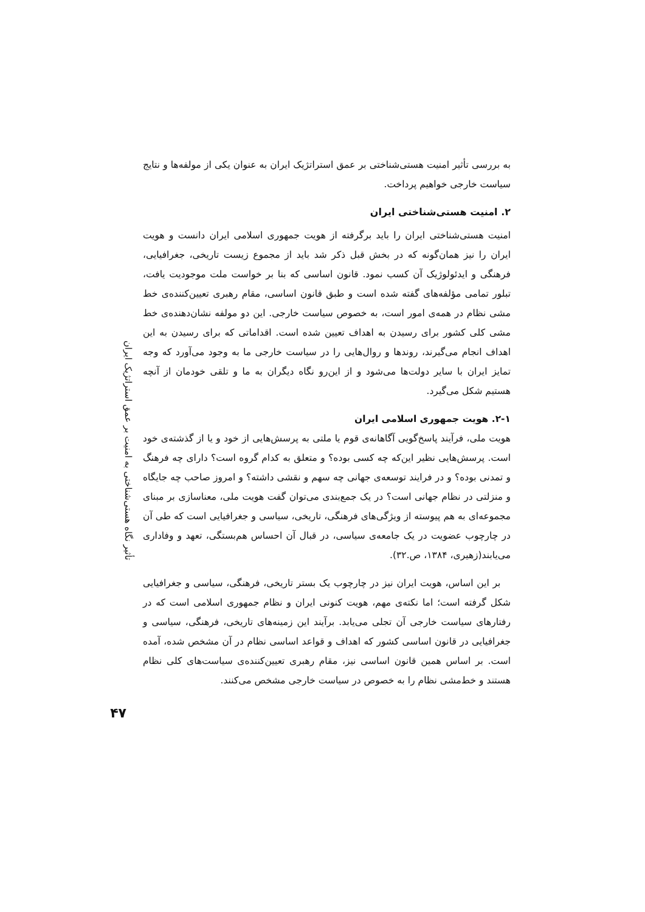تأثیر نگاه هستی‌شناختی به امنیت بر عمق استراتژیک ایران
۴۷
به بررسی تأثیر امنیت هستی‌شناختی بر عمق استراتژیک ایران به عنوان یکی از مولفه‌ها و نتایج سیاست خارجی خواهیم پرداخت.
۲. امنیت هستی‌شناختی ایران
امنیت هستی‌شناختی ایران را باید برگرفته از هویت جمهوری اسلامی ایران دانست و هویت ایران را نیز همان‌گونه که در بخش قبل ذکر شد باید از مجموع زیست تاریخی، جغرافیایی، فرهنگی و ایدئولوژیک آن کسب نمود. قانون اساسی که بنا بر خواست ملت موجودیت یافت، تبلور تمامی مؤلفه‌های گفته شده است و طبق قانون اساسی، مقام رهبری تعیین‌کننده‌ی خط مشی نظام در همه‌ی امور است، به خصوص سیاست خارجی. این دو مولفه نشان‌دهنده‌ی خط مشی کلی کشور برای رسیدن به اهداف تعیین شده است. اقداماتی که برای رسیدن به این اهداف انجام می‌گیرند، روندها و روال‌هایی را در سیاست خارجی ما به وجود می‌آورد که وجه تمایز ایران با سایر دولت‌ها می‌شود و از این‌رو نگاه دیگران به ما و تلقی خودمان از آنچه هستیم شکل می‌گیرد.
۲-۱. هویت جمهوری اسلامی ایران
هویت ملی، فرآیند پاسخ‌گویی آگاهانه‌ی قوم یا ملتی به پرسش‌هایی از خود و یا از گذشته‌ی خود است. پرسش‌هایی نظیر این‌که چه کسی بوده؟ و متعلق به کدام گروه است؟ دارای چه فرهنگ و تمدنی بوده؟ و در فرایند توسعه‌ی جهانی چه سهم و نقشی داشته؟ و امروز صاحب چه جایگاه و منزلتی در نظام جهانی است؟ در یک جمع‌بندی می‌توان گفت هویت ملی، معناسازی بر مبنای مجموعه‌ای به هم پیوسته از ویژگی‌های فرهنگی، تاریخی، سیاسی و جغرافیایی است که طی آن در چارچوب عضویت در یک جامعه‌ی سیاسی، در قبال آن احساس هم‌بستگی، تعهد و وفاداری می‌یابند(زهیری، ۱۳۸۴، ص.۳۲).
بر این اساس، هویت ایران نیز در چارچوب یک بستر تاریخی، فرهنگی، سیاسی و جغرافیایی شکل گرفته است؛ اما نکته‌ی مهم، هویت کنونی ایران و نظام جمهوری اسلامی است که در رفتارهای سیاست خارجی آن تجلی می‌یابد. برآیند این زمینه‌های تاریخی، فرهنگی، سیاسی و جغرافیایی در قانون اساسی کشور که اهداف و قواعد اساسی نظام در آن مشخص شده، آمده است. بر اساس همین قانون اساسی نیز، مقام رهبری تعیین‌کننده‌ی سیاست‌های کلی نظام هستند و خط‌مشی نظام را به خصوص در سیاست خارجی مشخص می‌کنند.